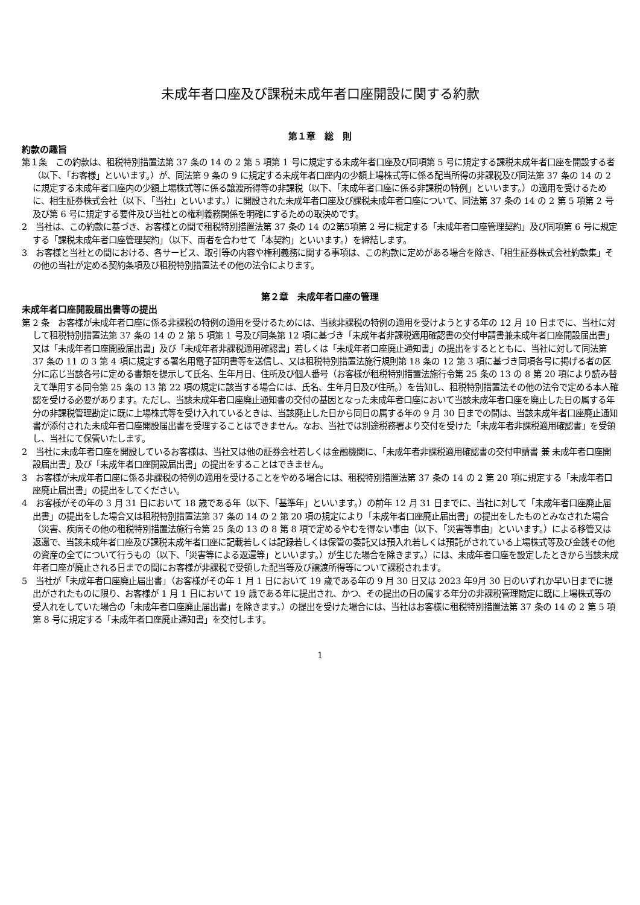未成年者口座及び課税未成年者口座開設に関する約款
第１章　総　則
約款の趣旨
第１条　この約款は、租税特別措置法第 37 条の 14 の 2 第 5 項第 1 号に規定する未成年者口座及び同項第 5 号に規定する課税未成年者口座を開設する者（以下、「お客様」といいます。）が、同法第 9 条の 9 に規定する未成年者口座内の少額上場株式等に係る配当所得の非課税及び同法第 37 条の 14 の 2 に規定する未成年者口座内の少額上場株式等に係る譲渡所得等の非課税（以下、「未成年者口座に係る非課税の特例」といいます。）の適用を受けるために、相生証券株式会社（以下、「当社」といいます。）に開設された未成年者口座及び課税未成年者口座について、同法第 37 条の 14 の 2 第 5 項第 2 号及び第 6 号に規定する要件及び当社との権利義務関係を明確にするための取決めです。
2　当社は、この約款に基づき、お客様との間で租税特別措置法第 37 条の 14 の2第5項第 2 号に規定する「未成年者口座管理契約」及び同項第 6 号に規定する「課税未成年者口座管理契約」（以下、両者を合わせて「本契約」といいます。）を締結します。
3　お客様と当社との間における、各サービス、取引等の内容や権利義務に関する事項は、この約款に定めがある場合を除き、「相生証券株式会社約款集」その他の当社が定める契約条項及び租税特別措置法その他の法令によります。
第２章　未成年者口座の管理
未成年者口座開設届出書等の提出
第 2 条　お客様が未成年者口座に係る非課税の特例の適用を受けるためには、当該非課税の特例の適用を受けようとする年の 12 月 10 日までに、当社に対して租税特別措置法第 37 条の 14 の 2 第 5 項第 1 号及び同条第 12 項に基づき「未成年者非課税適用確認書の交付申請書兼未成年者口座開設届出書」又は「未成年者口座開設届出書」及び「未成年者非課税適用確認書」若しくは「未成年者口座廃止通知書」の提出をするとともに、当社に対して同法第 37 条の 11 の 3 第 4 項に規定する署名用電子証明書等を送信し、又は租税特別措置法施行規則第 18 条の 12 第 3 項に基づき同項各号に掲げる者の区分に応じ当該各号に定める書類を提示して氏名、生年月日、住所及び個人番号（お客様が租税特別措置法施行令第 25 条の 13 の 8 第 20 項により読み替えて準用する同令第 25 条の 13 第 22 項の規定に該当する場合には、氏名、生年月日及び住所。）を告知し、租税特別措置法その他の法令で定める本人確認を受ける必要があります。ただし、当該未成年者口座廃止通知書の交付の基因となった未成年者口座において当該未成年者口座を廃止した日の属する年分の非課税管理勘定に既に上場株式等を受け入れているときは、当該廃止した日から同日の属する年の 9 月 30 日までの間は、当該未成年者口座廃止通知書が添付された未成年者口座開設届出書を受理することはできません。なお、当社では別途税務署より交付を受けた「未成年者非課税適用確認書」を受領し、当社にて保管いたします。
2　当社に未成年者口座を開設しているお客様は、当社又は他の証券会社若しくは金融機関に、「未成年者非課税適用確認書の交付申請書 兼 未成年者口座開設届出書」及び「未成年者口座開設届出書」の提出をすることはできません。
3　お客様が未成年者口座に係る非課税の特例の適用を受けることをやめる場合には、租税特別措置法第 37 条の 14 の 2 第 20 項に規定する「未成年者口座廃止届出書」の提出をしてください。
4　お客様がその年の 3 月 31 日において 18 歳である年（以下、「基準年」といいます。）の前年 12 月 31 日までに、当社に対して「未成年者口座廃止届出書」の提出をした場合又は租税特別措置法第 37 条の 14 の 2 第 20 項の規定により「未成年者口座廃止届出書」の提出をしたものとみなされた場合（災害、疾病その他の租税特別措置法施行令第 25 条の 13 の 8 第 8 項で定めるやむを得ない事由（以下、「災害等事由」といいます。）による移管又は返還で、当該未成年者口座及び課税未成年者口座に記載若しくは記録若しくは保管の委託又は預入れ若しくは預託がされている上場株式等及び金銭その他の資産の全てについて行うもの（以下、「災害等による返還等」といいます。）が生じた場合を除きます。）には、未成年者口座を設定したときから当該未成年者口座が廃止される日までの間にお客様が非課税で受領した配当等及び譲渡所得等について課税されます。
5　当社が「未成年者口座廃止届出書」（お客様がその年 1 月 1 日において 19 歳である年の 9 月 30 日又は 2023 年9月 30 日のいずれか早い日までに提出がされたものに限り、お客様が 1 月 1 日において 19 歳である年に提出され、かつ、その提出の日の属する年分の非課税管理勘定に既に上場株式等の受入れをしていた場合の「未成年者口座廃止届出書」を除きます。）の提出を受けた場合には、当社はお客様に租税特別措置法第 37 条の 14 の 2 第 5 項第 8 号に規定する「未成年者口座廃止通知書」を交付します。
1